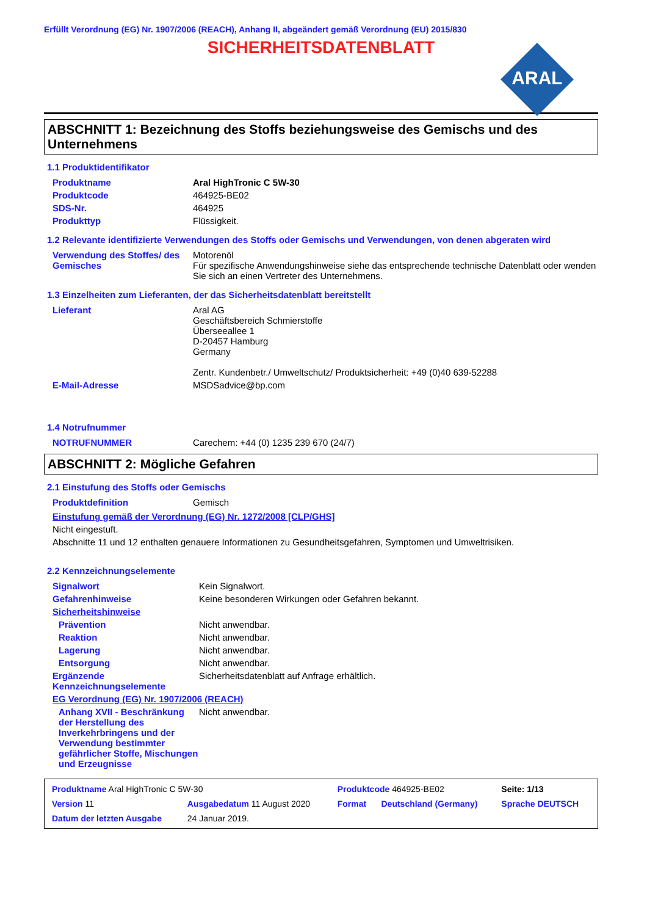Erfüllt Verordnung (EG) Nr. 1907/2006 (REACH), Anhang II, abgeändert gemäß Verordnung (EU) 2015/830
SICHERHEITSDATENBLATT
ARAL
ABSCHNITT 1: Bezeichnung des Stoffs beziehungsweise des Gemischs und des Unternehmens
1.1 Produktidentifikator
| Produktname | Aral HighTronic C 5W-30 |
| Produktcode | 464925-BE02 |
| SDS-Nr. | 464925 |
| Produkttyp | Flüssigkeit. |
1.2 Relevante identifizierte Verwendungen des Stoffs oder Gemischs und Verwendungen, von denen abgeraten wird
| Verwendung des Stoffes/ des Gemisches | Motorenöl Für spezifische Anwendungshinweise siehe das entsprechende technische Datenblatt oder wenden Sie sich an einen Vertreter des Unternehmens. |
1.3 Einzelheiten zum Lieferanten, der das Sicherheitsdatenblatt bereitstellt
| Lieferant | Aral AG Geschäftsbereich Schmierstoffe Überseeallee 1 D-20457 Hamburg Germany Zentr. Kundenbetr./ Umweltschutz/ Produktsicherheit: +49 (0)40 639-52288 |
| E-Mail-Adresse | MSDSadvice@bp.com |
1.4 Notrufnummer
| NOTRUFNUMMER | Carechem: +44 (0) 1235 239 670 (24/7) |
ABSCHNITT 2: Mögliche Gefahren
2.1 Einstufung des Stoffs oder Gemischs
| Produktdefinition | Gemisch |
Einstufung gemäß der Verordnung (EG) Nr. 1272/2008 [CLP/GHS]
Nicht eingestuft.
Abschnitte 11 und 12 enthalten genauere Informationen zu Gesundheitsgefahren, Symptomen und Umweltrisiken.
2.2 Kennzeichnungselemente
| Signalwort | Kein Signalwort. |
| Gefahrenhinweise | Keine besonderen Wirkungen oder Gefahren bekannt. |
| Sicherheitshinweise | |
| Prävention | Nicht anwendbar. |
| Reaktion | Nicht anwendbar. |
| Lagerung | Nicht anwendbar. |
| Entsorgung | Nicht anwendbar. |
| Ergänzende Kennzeichnungselemente | Sicherheitsdatenblatt auf Anfrage erhältlich. |
| EG Verordnung (EG) Nr. 1907/2006 (REACH) | |
| Anhang XVII - Beschränkung der Herstellung des Inverkehrbringens und der Verwendung bestimmter gefährlicher Stoffe, Mischungen und Erzeugnisse | Nicht anwendbar. |
| Produktname Aral HighTronic C 5W-30 | | Produktcode 464925-BE02 | | Seite: 1/13 |
| Version 11 | Ausgabedatum 11 August 2020 | Format | Deutschland (Germany) | Sprache DEUTSCH |
| Datum der letzten Ausgabe | 24 Januar 2019. | | | |